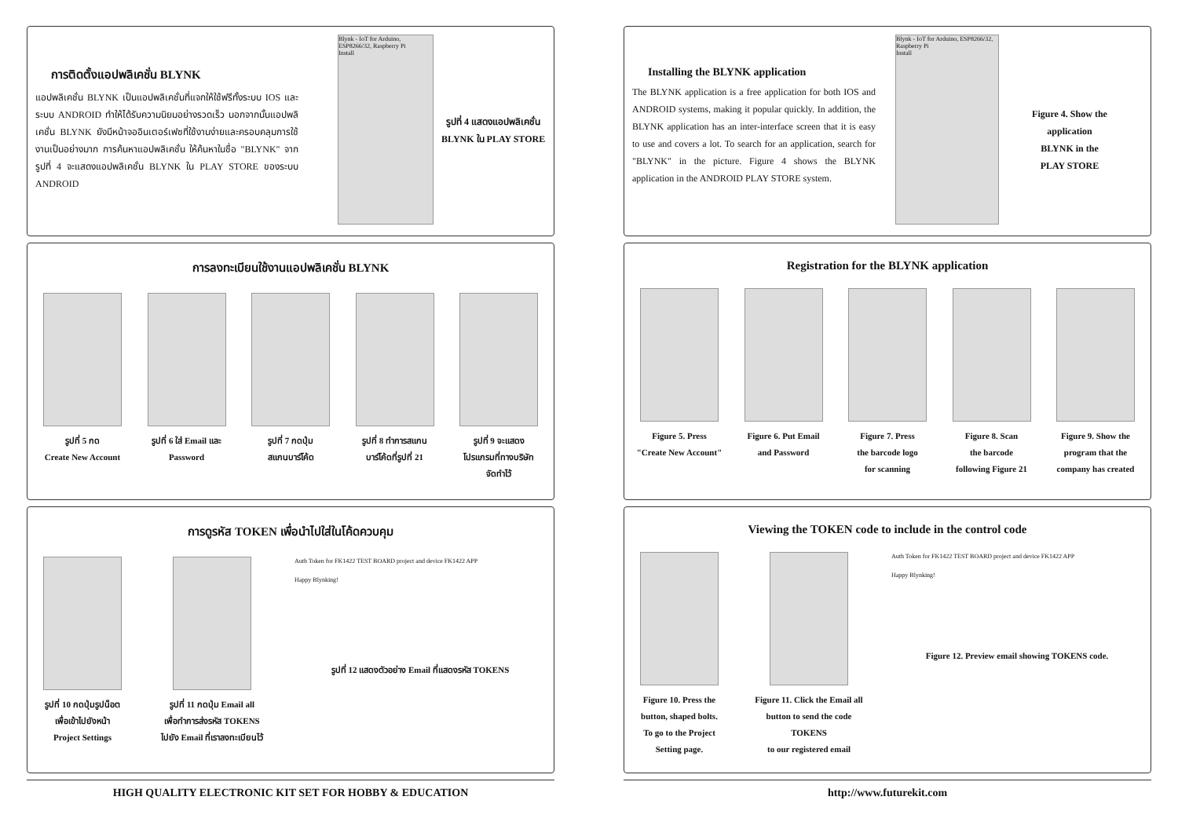การติดตั้งแอปพลิเคชั่น BLYNK
แอปพลิเคชั่น BLYNK เป็นแอปพลิเคชั่นที่แจกให้ใช้ฟรีทั้งระบบ IOS และระบบ ANDROID ทำให้ได้รับความนิยมอย่างรวดเร็ว นอกจากนั้นแอปพลิเคชั่น BLYNK ยังมีหน้าจออินเตอร์เฟซที่ใช้งานง่ายและครอบคลุมการใช้งานเป็นอย่างมาก การค้นหาแอปพลิเคชั่น ให้ค้นหาในชื่อ "BLYNK" จากรูปที่ 4 จะแสดงแอปพลิเคชั่น BLYNK ใน PLAY STORE ของระบบ ANDROID
Blynk - IoT for Arduino, ESP8266/32, Raspberry Pi
Install
รูปที่ 4 แสดงแอปพลิเคชั่น
BLYNK ใน PLAY STORE
การลงทะเบียนใช้งานแอปพลิเคชั่น BLYNK
รูปที่ 5 กด
Create New Account
รูปที่ 6 ใส่ Email และ
Password
รูปที่ 7 กดปุ่ม
สแกนบาร์โค้ด
รูปที่ 8 ทำการสแกน
บาร์โค้ดที่รูปที่ 21
รูปที่ 9 จะแสดง
โปรแกรมที่ทางบริษัท
จัดทำไว้
การดูรหัส TOKEN เพื่อนำไปใส่ในโค้ดควบคุม
รูปที่ 10 กดปุ่มรูปน็อต
เพื่อเข้าไปยังหน้า
Project Settings
รูปที่ 11 กดปุ่ม Email all
เพื่อทำการส่งรหัส TOKENS
ไปยัง Email ที่เราลงทะเบียนไว้
Auth Token for FK1422 TEST BOARD project and device FK1422 APP
Happy Blynking!
รูปที่ 12 แสดงตัวอย่าง Email ที่แสดงรหัส TOKENS
HIGH QUALITY ELECTRONIC KIT SET FOR HOBBY & EDUCATION
Installing the BLYNK application
The BLYNK application is a free application for both IOS and ANDROID systems, making it popular quickly. In addition, the BLYNK application has an inter-interface screen that it is easy to use and covers a lot. To search for an application, search for "BLYNK" in the picture. Figure 4 shows the BLYNK application in the ANDROID PLAY STORE system.
Blynk - IoT for Arduino, ESP8266/32, Raspberry Pi
Install
Figure 4. Show the
application
BLYNK in the
PLAY STORE
Registration for the BLYNK application
Figure 5. Press
"Create New Account"
Figure 6. Put Email
and Password
Figure 7. Press
the barcode logo
for scanning
Figure 8. Scan
the barcode
following Figure 21
Figure 9. Show the
program that the
company has created
Viewing the TOKEN code to include in the control code
Figure 10. Press the
button, shaped bolts.
To go to the Project
Setting page.
Figure 11. Click the Email all
button to send the code
TOKENS
to our registered email
Auth Token for FK1422 TEST BOARD project and device FK1422 APP
Happy Blynking!
Figure 12. Preview email showing TOKENS code.
http://www.futurekit.com